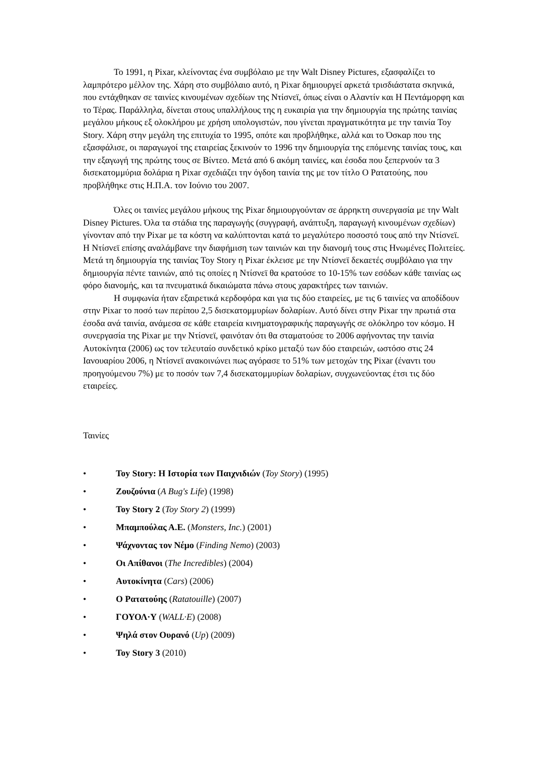Το 1991, η Pixar, κλείνοντας ένα συμβόλαιο με την Walt Disney Pictures, εξασφαλίζει το λαμπρότερο μέλλον της. Χάρη στο συμβόλαιο αυτό, η Pixar δημιουργεί αρκετά τρισδιάστατα σκηνικά, που εντάχθηκαν σε ταινίες κινουμένων σχεδίων της Ντίσνεϊ, όπως είναι ο Αλαντίν και Η Πεντάμορφη και το Τέρας. Παράλληλα, δίνεται στους υπαλλήλους της η ευκαιρία για την δημιουργία της πρώτης ταινίας μεγάλου μήκους εξ ολοκλήρου με χρήση υπολογιστών, που γίνεται πραγματικότητα με την ταινία Toy Story. Χάρη στην μεγάλη της επιτυχία το 1995, οπότε και προβλήθηκε, αλλά και το Όσκαρ που της εξασφάλισε, οι παραγωγοί της εταιρείας ξεκινούν το 1996 την δημιουργία της επόμενης ταινίας τους, και την εξαγωγή της πρώτης τους σε Βίντεο. Μετά από 6 ακόμη ταινίες, και έσοδα που ξεπερνούν τα 3 δισεκατομμύρια δολάρια η Pixar σχεδιάζει την όγδοη ταινία της με τον τίτλο Ο Ρατατούης, που προβλήθηκε στις Η.Π.Α. τον Ιούνιο του 2007.
Όλες οι ταινίες μεγάλου μήκους της Pixar δημιουργούνταν σε άρρηκτη συνεργασία με την Walt Disney Pictures. Όλα τα στάδια της παραγωγής (συγγραφή, ανάπτυξη, παραγωγή κινουμένων σχεδίων) γίνονταν από την Pixar με τα κόστη να καλύπτονται κατά το μεγαλύτερο ποσοστό τους από την Ντίσνεϊ. Η Ντίσνεϊ επίσης αναλάμβανε την διαφήμιση των ταινιών και την διανομή τους στις Ηνωμένες Πολιτείες. Μετά τη δημιουργία της ταινίας Toy Story η Pixar έκλεισε με την Ντίσνεϊ δεκαετές συμβόλαιο για την δημιουργία πέντε ταινιών, από τις οποίες η Ντίσνεϊ θα κρατούσε το 10-15% των εσόδων κάθε ταινίας ως φόρο διανομής, και τα πνευματικά δικαιώματα πάνω στους χαρακτήρες των ταινιών.
Η συμφωνία ήταν εξαιρετικά κερδοφόρα και για τις δύο εταιρείες, με τις 6 ταινίες να αποδίδουν στην Pixar το ποσό των περίπου 2,5 δισεκατομμυρίων δολαρίων. Αυτό δίνει στην Pixar την πρωτιά στα έσοδα ανά ταινία, ανάμεσα σε κάθε εταιρεία κινηματογραφικής παραγωγής σε ολόκληρο τον κόσμο. Η συνεργασία της Pixar με την Ντίσνεϊ, φαινόταν ότι θα σταματούσε το 2006 αφήνοντας την ταινία Αυτοκίνητα (2006) ως τον τελευταίο συνδετικό κρίκο μεταξύ των δύο εταιρειών, ωστόσο στις 24 Ιανουαρίου 2006, η Ντίσνεϊ ανακοινώνει πως αγόρασε το 51% των μετοχών της Pixar (έναντι του προηγούμενου 7%) με το ποσόν των 7,4 δισεκατομμυρίων δολαρίων, συγχωνεύοντας έτσι τις δύο εταιρείες.
Ταινίες
• Toy Story: Η Ιστορία των Παιχνιδιών (Toy Story) (1995)
• Ζουζούνια (A Bug's Life) (1998)
• Toy Story 2 (Toy Story 2) (1999)
• Μπαμπούλας Α.Ε. (Monsters, Inc.) (2001)
• Ψάχνοντας τον Νέμο (Finding Nemo) (2003)
• Οι Απίθανοι (The Incredibles) (2004)
• Αυτοκίνητα (Cars) (2006)
• Ο Ρατατούης (Ratatouille) (2007)
• ΓΟΥΟΛ·Υ (WALL·E) (2008)
• Ψηλά στον Ουρανό (Up) (2009)
• Toy Story 3 (2010)